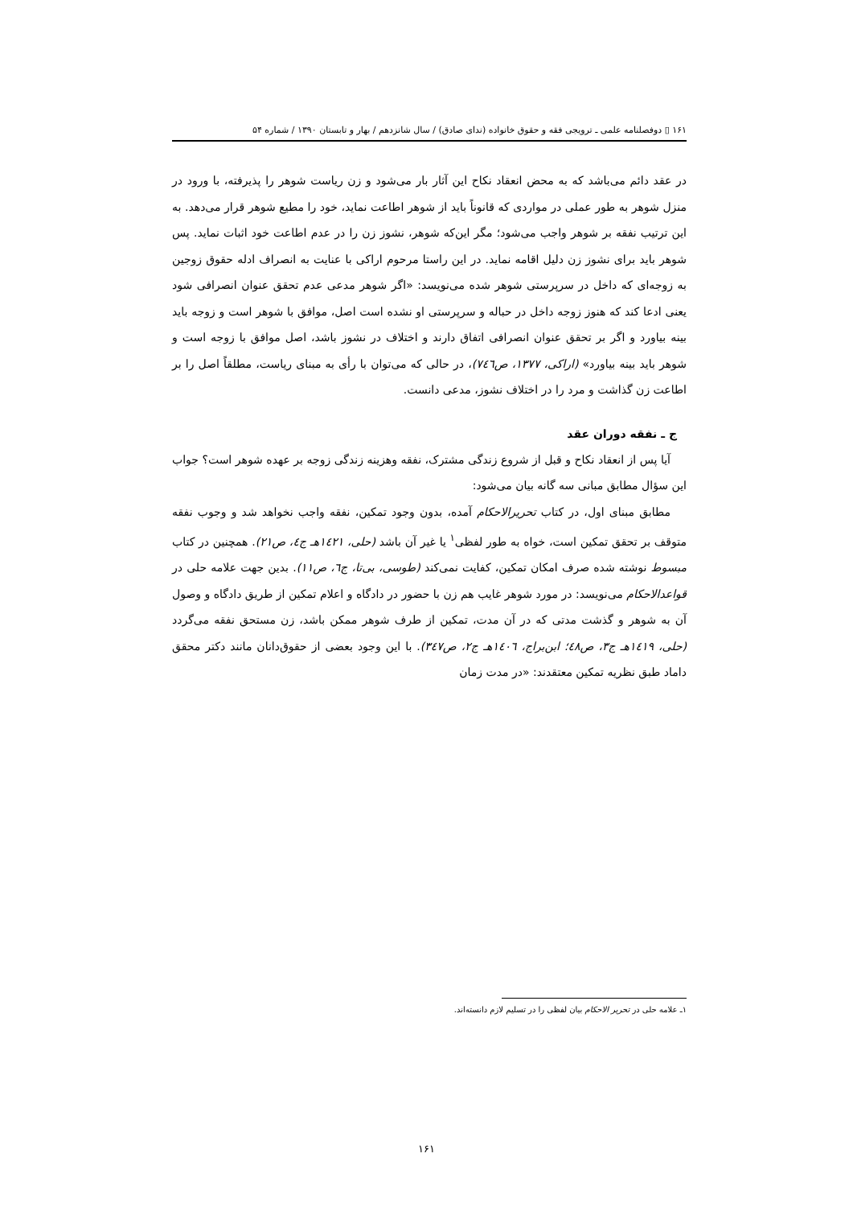۱۶۱ ▯ دوفصلنامه علمی ـ ترویجی فقه و حقوق خانواده (ندای صادق) / سال شانزدهم / بهار و تابستان ۱۳۹۰ / شماره ۵۴
در عقد دائم می‌باشد که به محض انعقاد نکاح این آثار بار می‌شود و زن ریاست شوهر را پذیرفته، با ورود در منزل شوهر به طور عملی در مواردی که قانوناً باید از شوهر اطاعت نماید، خود را مطیع شوهر قرار می‌دهد. به این ترتیب نفقه بر شوهر واجب می‌شود؛ مگر این‌که شوهر، نشوز زن را در عدم اطاعت خود اثبات نماید. پس شوهر باید برای نشوز زن دلیل اقامه نماید. در این راستا مرحوم اراکی با عنایت به انصراف ادله حقوق زوجین به زوجه‌ای که داخل در سرپرستی شوهر شده می‌نویسد: «اگر شوهر مدعی عدم تحقق عنوان انصرافی شود یعنی ادعا کند که هنوز زوجه داخل در حباله و سرپرستی او نشده است اصل، موافق با شوهر است و زوجه باید بینه بیاورد و اگر بر تحقق عنوان انصرافی اتفاق دارند و اختلاف در نشوز باشد، اصل موافق با زوجه است و شوهر باید بینه بیاورد» (اراکی، ۱۳۷۷، ص۷٤٦)، در حالی که می‌توان با رأی به مبنای ریاست، مطلقاً اصل را بر اطاعت زن گذاشت و مرد را در اختلاف نشوز، مدعی دانست.
ج ـ نفقه دوران عقد
آیا پس از انعقاد نکاح و قبل از شروع زندگی مشترک، نفقه وهزینه زندگی زوجه بر عهده شوهر است؟ جواب این سؤال مطابق مبانی سه گانه بیان می‌شود:
مطابق مبنای اول، در کتاب تحریرالاحکام آمده، بدون وجود تمکین، نفقه واجب نخواهد شد و وجوب نفقه متوقف بر تحقق تمکین است، خواه به طور لفظی<sup>۱</sup> یا غیر آن باشد (حلی، ۱٤۲۱هـ ج٤، ص۲۱). همچنین در کتاب مبسوط نوشته شده صرف امکان تمکین، کفایت نمی‌کند (طوسی، بی‌تا، ج٦، ص۱۱). بدین جهت علامه حلی در قواعدالاحکام می‌نویسد: در مورد شوهر غایب هم زن با حضور در دادگاه و اعلام تمکین از طریق دادگاه و وصول آن به شوهر و گذشت مدتی که در آن مدت، تمکین از طرف شوهر ممکن باشد، زن مستحق نفقه می‌گردد (حلی، ۱٤۱۹هـ ج۳، ص٤۸؛ ابن‌براج، ۱٤۰٦هـ ج۲، ص۳٤۷). با این وجود بعضی از حقوق‌دانان مانند دکتر محقق داماد طبق نظریه تمکین معتقدند: «در مدت زمان
۱ـ علامه حلی در تحریر الاحکام بیان لفظی را در تسلیم لازم دانسته‌اند.
۱۶۱